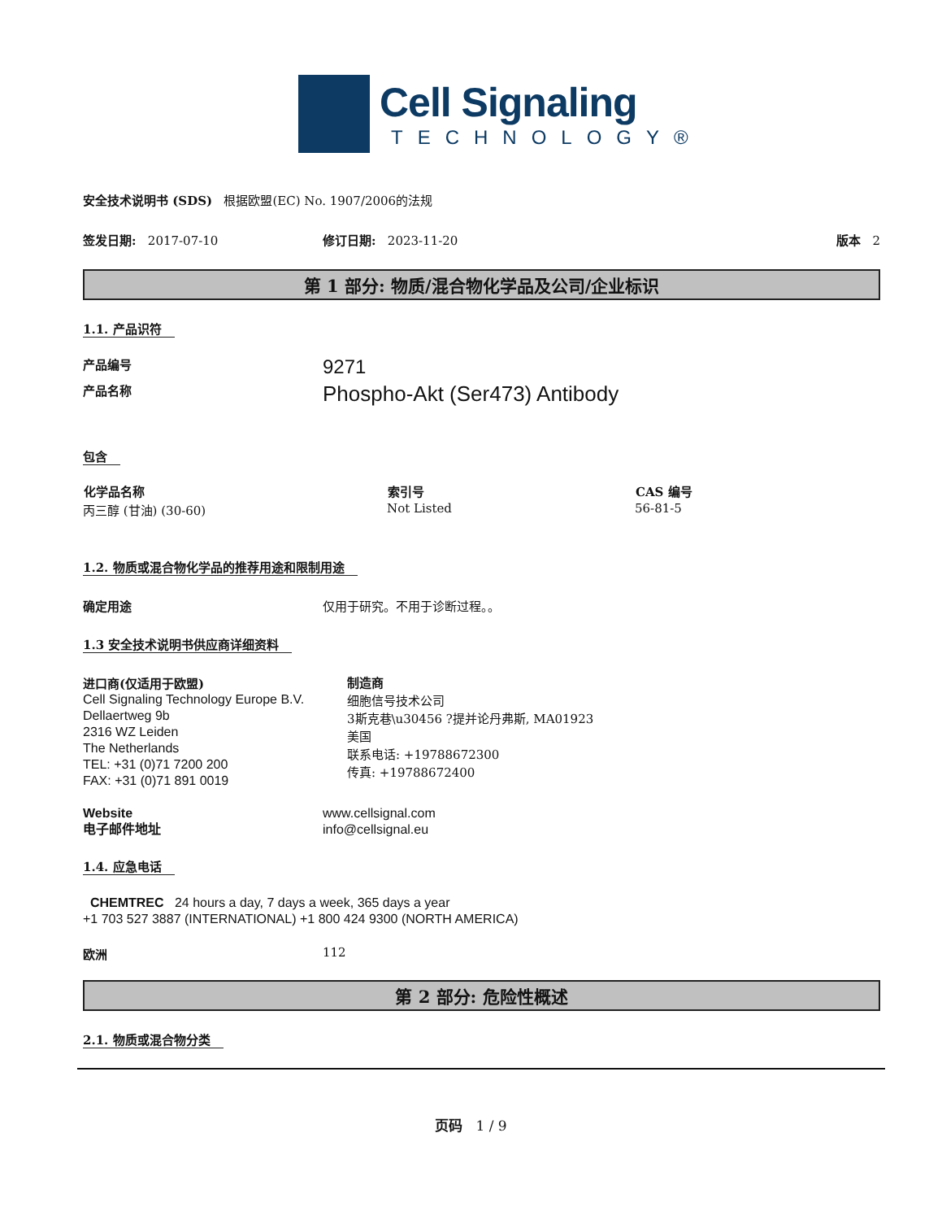Cell Signaling
TECHNOLOGY®
安全技术说明书 (SDS) 根据欧盟(EC) No. 1907/2006的法规
签发日期: 2017-07-10 修订日期: 2023-11-20 版本 2
第 1 部分: 物质/混合物化学品及公司/企业标识
1.1. 产品识符
产品编号
9271
产品名称
Phospho-Akt (Ser473) Antibody
包含
| 化学品名称 | 索引号 | CAS 编号 |
| --- | --- | --- |
| 丙三醇 (甘油) (30-60) | Not Listed | 56-81-5 |
1.2. 物质或混合物化学品的推荐用途和限制用途
确定用途 仅用于研究。不用于诊断过程。。
1.3 安全技术说明书供应商详细资料
进口商(仅适用于欧盟)
Cell Signaling Technology Europe B.V.
Dellaertweg 9b
2316 WZ Leiden
The Netherlands
TEL: +31 (0)71 7200 200
FAX: +31 (0)71 891 0019
制造商
细胞信号技术公司
3斯克巷\u30456 ?提并论丹弗斯, MA01923
美国
联系电话: +19788672300
传真: +19788672400
Website
电子邮件地址
www.cellsignal.com
info@cellsignal.eu
1.4. 应急电话
CHEMTREC 24 hours a day, 7 days a week, 365 days a year
+1 703 527 3887 (INTERNATIONAL) +1 800 424 9300 (NORTH AMERICA)
欧洲 112
第 2 部分: 危险性概述
2.1. 物质或混合物分类
页码 1 / 9